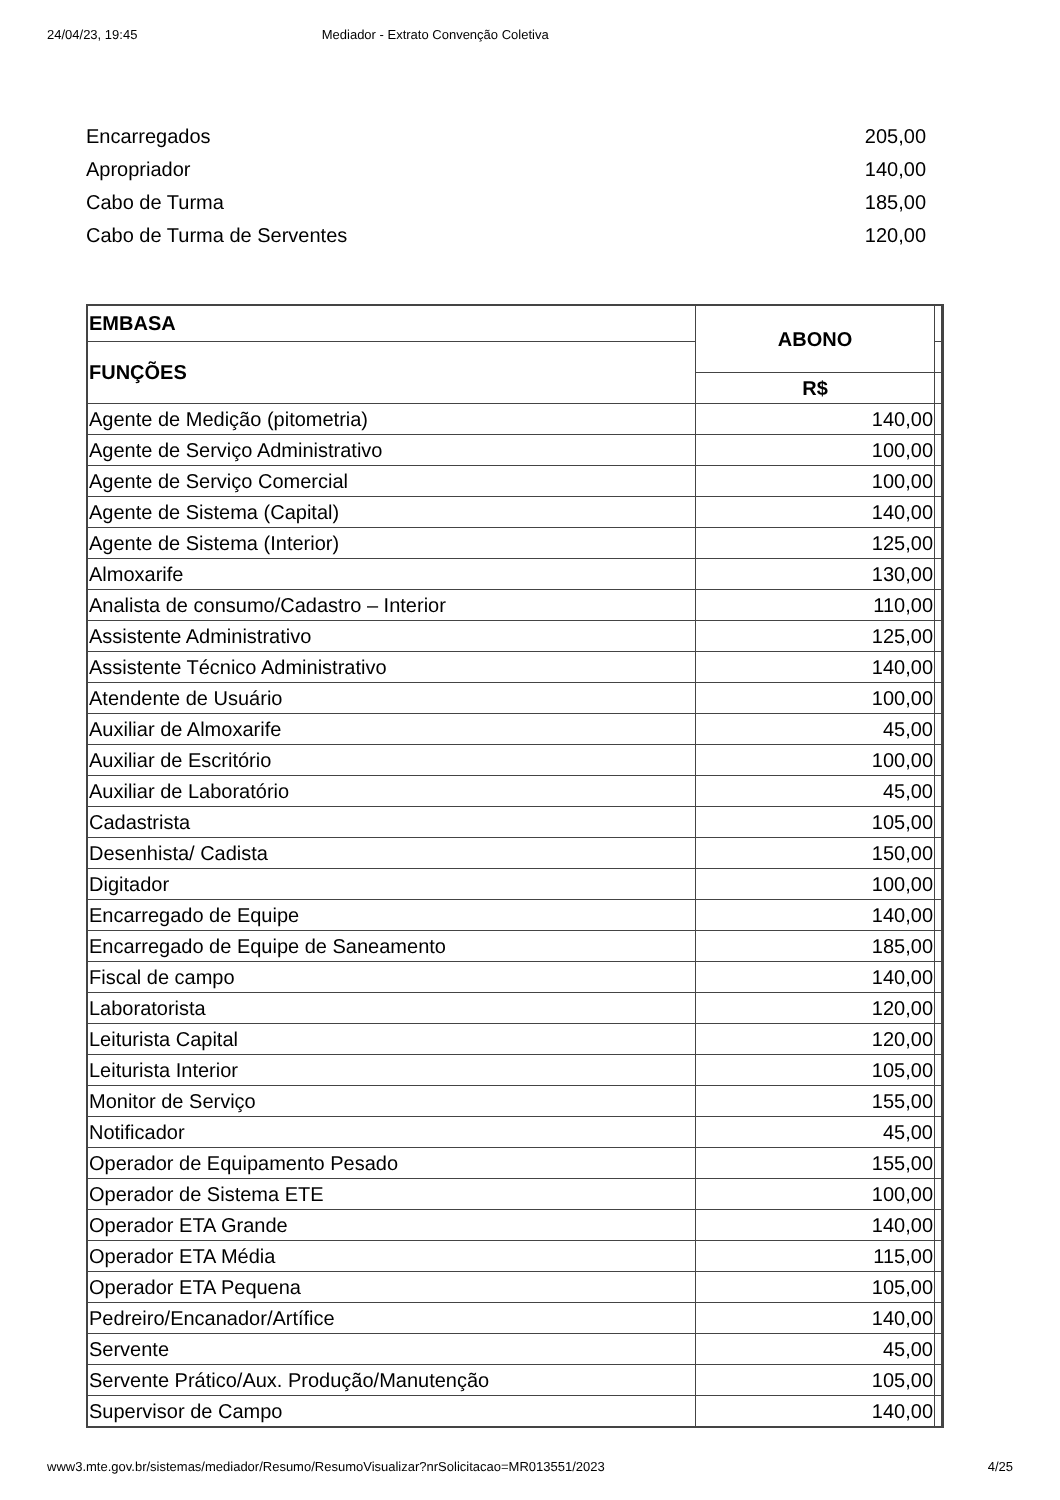24/04/23, 19:45 Mediador - Extrato Convenção Coletiva
| Encarregados | 205,00 |
| Apropriador | 140,00 |
| Cabo de Turma | 185,00 |
| Cabo de Turma de Serventes | 120,00 |
| EMBASA | ABONO | |
| FUNÇÕES | | |
| | R$ | |
| Agente de Medição (pitometria) | 140,00 | |
| Agente de Serviço Administrativo | 100,00 | |
| Agente de Serviço Comercial | 100,00 | |
| Agente de Sistema (Capital) | 140,00 | |
| Agente de Sistema (Interior) | 125,00 | |
| Almoxarife | 130,00 | |
| Analista de consumo/Cadastro – Interior | 110,00 | |
| Assistente Administrativo | 125,00 | |
| Assistente Técnico Administrativo | 140,00 | |
| Atendente de Usuário | 100,00 | |
| Auxiliar de Almoxarife | 45,00 | |
| Auxiliar de Escritório | 100,00 | |
| Auxiliar de Laboratório | 45,00 | |
| Cadastrista | 105,00 | |
| Desenhista/ Cadista | 150,00 | |
| Digitador | 100,00 | |
| Encarregado de Equipe | 140,00 | |
| Encarregado de Equipe de Saneamento | 185,00 | |
| Fiscal de campo | 140,00 | |
| Laboratorista | 120,00 | |
| Leiturista Capital | 120,00 | |
| Leiturista Interior | 105,00 | |
| Monitor de Serviço | 155,00 | |
| Notificador | 45,00 | |
| Operador de Equipamento Pesado | 155,00 | |
| Operador de Sistema ETE | 100,00 | |
| Operador ETA Grande | 140,00 | |
| Operador ETA Média | 115,00 | |
| Operador ETA Pequena | 105,00 | |
| Pedreiro/Encanador/Artífice | 140,00 | |
| Servente | 45,00 | |
| Servente Prático/Aux. Produção/Manutenção | 105,00 | |
| Supervisor de Campo | 140,00 | |
www3.mte.gov.br/sistemas/mediador/Resumo/ResumoVisualizar?nrSolicitacao=MR013551/2023 4/25